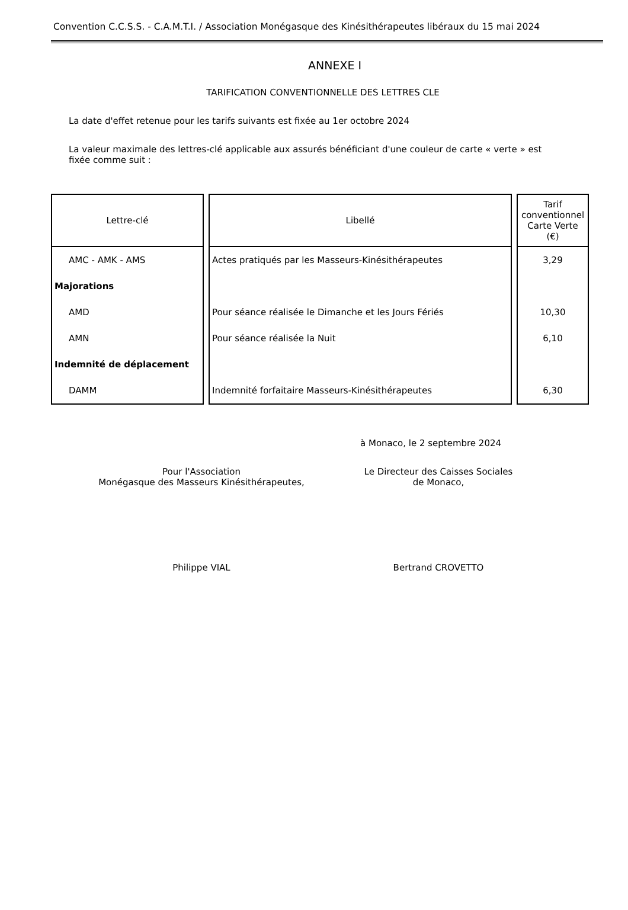Convention C.C.S.S. - C.A.M.T.I. / Association Monégasque des Kinésithérapeutes libéraux du 15 mai 2024
ANNEXE I
TARIFICATION CONVENTIONNELLE DES LETTRES CLE
La date d'effet retenue pour les tarifs suivants est fixée au 1er octobre 2024
La valeur maximale des lettres-clé applicable aux assurés bénéficiant d'une couleur de carte « verte » est
fixée comme suit :
| Lettre-clé | Libellé | Tarif conventionnel Carte Verte (€) |
| --- | --- | --- |
| AMC - AMK - AMS | Actes pratiqués par les Masseurs-Kinésithérapeutes | 3,29 |
| Majorations | | |
| AMD | Pour séance réalisée le Dimanche et les Jours Fériés | 10,30 |
| AMN | Pour séance réalisée la Nuit | 6,10 |
| Indemnité de déplacement | | |
| DAMM | Indemnité forfaitaire Masseurs-Kinésithérapeutes | 6,30 |
à Monaco, le 2 septembre 2024
Pour l'Association
Monégasque des Masseurs Kinésithérapeutes,
Le Directeur des Caisses Sociales
de Monaco,
Philippe VIAL Bertrand CROVETTO